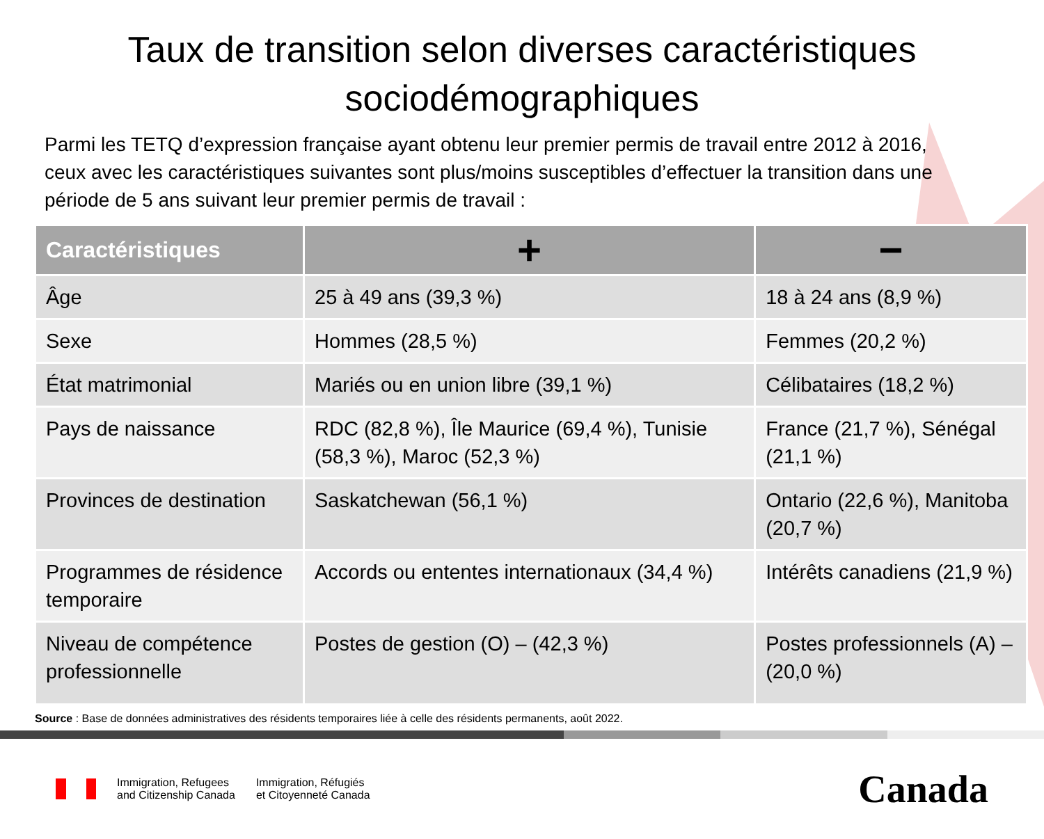Taux de transition selon diverses caractéristiques
sociodémographiques
Parmi les TETQ d’expression française ayant obtenu leur premier permis de travail entre 2012 à 2016, ceux avec les caractéristiques suivantes sont plus/moins susceptibles d’effectuer la transition dans une période de 5 ans suivant leur premier permis de travail :
| Caractéristiques | + | − |
| --- | --- | --- |
| Âge | 25 à 49 ans (39,3 %) | 18 à 24 ans (8,9 %) |
| Sexe | Hommes (28,5 %) | Femmes (20,2 %) |
| État matrimonial | Mariés ou en union libre (39,1 %) | Célibataires (18,2 %) |
| Pays de naissance | RDC (82,8 %), Île Maurice (69,4 %), Tunisie (58,3 %), Maroc (52,3 %) | France (21,7 %), Sénégal (21,1 %) |
| Provinces de destination | Saskatchewan (56,1 %) | Ontario (22,6 %), Manitoba (20,7 %) |
| Programmes de résidence temporaire | Accords ou ententes internationaux (34,4 %) | Intérêts canadiens (21,9 %) |
| Niveau de compétence professionnelle | Postes de gestion (O) – (42,3 %) | Postes professionnels (A) – (20,0 %) |
Source : Base de données administratives des résidents temporaires liée à celle des résidents permanents, août 2022.
Immigration, Refugees
and Citizenship Canada
Immigration, Réfugiés
et Citoyenneté Canada
Canada